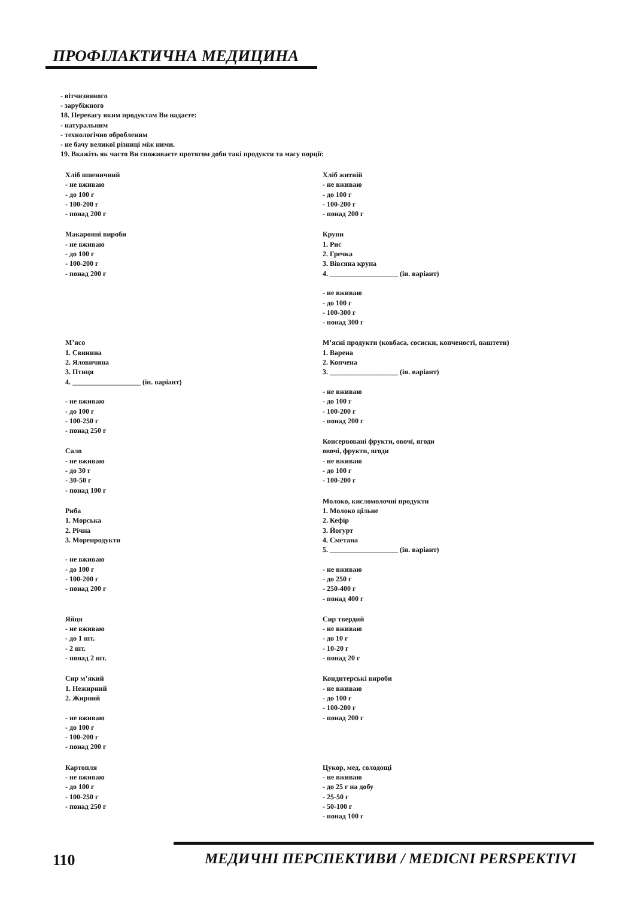ПРОФІЛАКТИЧНА МЕДИЦИНА
- вітчизняного
- зарубіжного
18. Перевагу яким продуктам Ви надаєте:
- натуральним
- технологічно обробленим
- не бачу великої різниці між ними.
19. Вкажіть як часто Ви споживаєте протягом доби такі продукти та масу порції:
Хліб пшеничний
- не вживаю
- до 100 г
- 100-200 г
- понад 200 г
Макаронні вироби
- не вживаю
- до 100 г
- 100-200 г
- понад 200 г
М’ясо
1. Свинина
2. Яловичина
3. Птиця
4. ___________________ (ін. варіант)
- не вживаю
- до 100 г
- 100-250 г
- понад 250 г
Сало
- не вживаю
- до 30 г
- 30-50 г
- понад 100 г
Риба
1. Морська
2. Річна
3. Морепродукти
- не вживаю
- до 100 г
- 100-200 г
- понад 200 г
Яйця
- не вживаю
- до 1 шт.
- 2 шт.
- понад 2 шт.
Сир м’який
1. Нежирний
2. Жирний
- не вживаю
- до 100 г
- 100-200 г
- понад 200 г
Картопля
- не вживаю
- до 100 г
- 100-250 г
- понад 250 г
Хліб житній
- не вживаю
- до 100 г
- 100-200 г
- понад 200 г
Крупи
1. Рис
2. Гречка
3. Вівсяна крупа
4. ___________________ (ін. варіант)
- не вживаю
- до 100 г
- 100-300 г
- понад 300 г
М’ясні продукти (ковбаса, сосиски, копченості, паштети)
1. Варена
2. Копчена
3. ___________________ (ін. варіант)
- не вживаю
- до 100 г
- 100-200 г
- понад 200 г
Консервовані фрукти, овочі, ягоди
овочі, фрукти, ягоди
- не вживаю
- до 100 г
- 100-200 г
Молоко, кисломолочні продукти
1. Молоко цільне
2. Кефір
3. Йогурт
4. Сметана
5. ___________________ (ін. варіант)
- не вживаю
- до 250 г
- 250-400 г
- понад 400 г
Сир твердий
- не вживаю
- до 10 г
- 10-20 г
- понад 20 г
Кондитерські вироби
- не вживаю
- до 100 г
- 100-200 г
- понад 200 г
Цукор, мед, солодощі
- не вживаю
- до 25 г на добу
- 25-50 г
- 50-100 г
- понад 100 г
110
МЕДИЧНІ ПЕРСПЕКТИВИ / MEDICNI PERSPEKTIVI